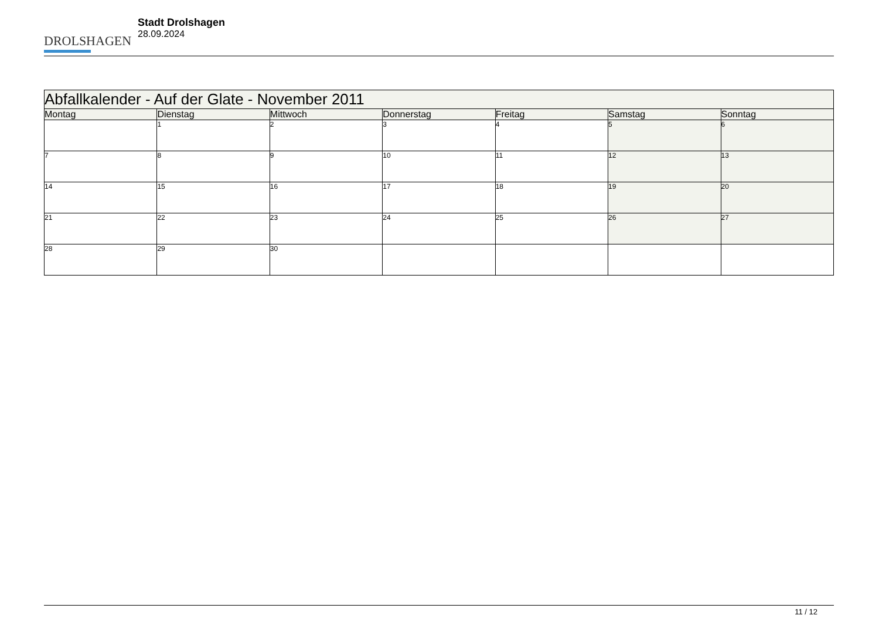DROLSHAGEN
Stadt Drolshagen
28.09.2024
| Abfallkalender - Auf der Glate - November 2011 | | | | | | |
| Montag | Dienstag | Mittwoch | Donnerstag | Freitag | Samstag | Sonntag |
| | 1 | 2 | 3 | 4 | 5 | 6 |
| 7 | 8 | 9 | 10 | 11 | 12 | 13 |
| 14 | 15 | 16 | 17 | 18 | 19 | 20 |
| 21 | 22 | 23 | 24 | 25 | 26 | 27 |
| 28 | 29 | 30 | | | | |
11 / 12